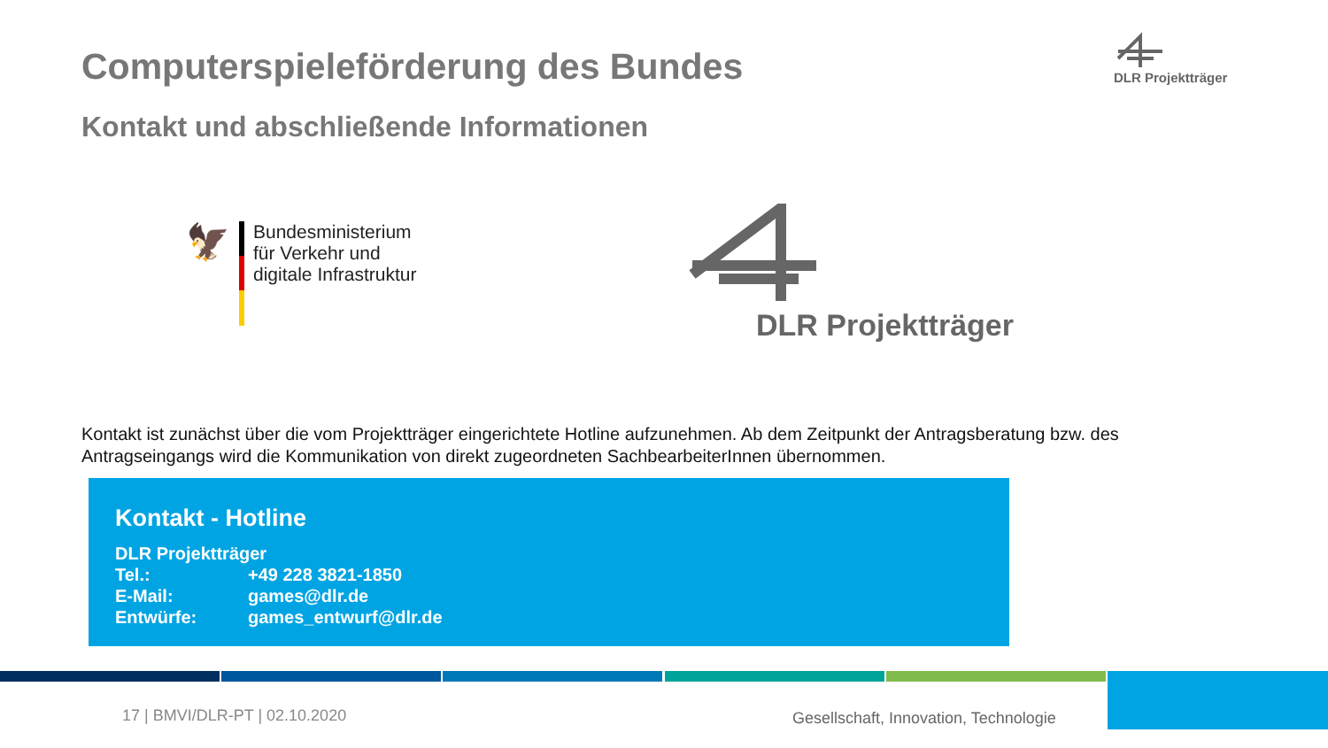Computerspieleförderung des Bundes
Kontakt und abschließende Informationen
DLR Projektträger
🦅
Bundesministerium
für Verkehr und
digitale Infrastruktur
DLR Projektträger
Kontakt ist zunächst über die vom Projektträger eingerichtete Hotline aufzunehmen. Ab dem Zeitpunkt der Antragsberatung bzw. des Antragseingangs wird die Kommunikation von direkt zugeordneten SachbearbeiterInnen übernommen.
Kontakt - Hotline
| DLR Projektträger | |
| Tel.: | +49 228 3821-1850 |
| E-Mail: | games@dlr.de |
| Entwürfe: | games_entwurf@dlr.de |
17 | BMVI/DLR-PT | 02.10.2020
Gesellschaft, Innovation, Technologie